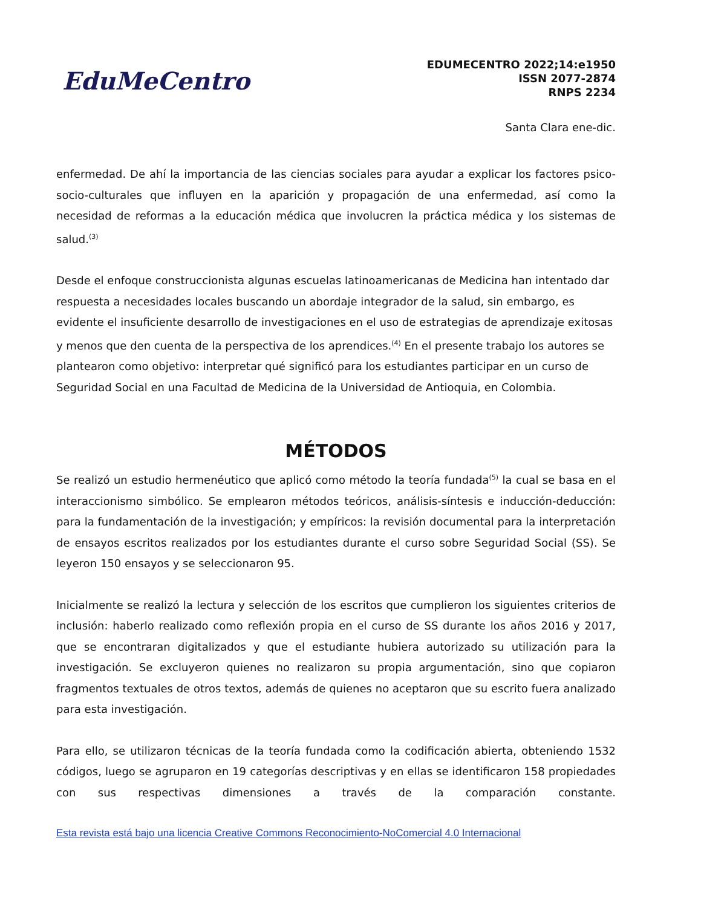EduMeCentro
EDUMECENTRO 2022;14:e1950
ISSN 2077-2874
RNPS 2234
Santa Clara ene-dic.
enfermedad. De ahí la importancia de las ciencias sociales para ayudar a explicar los factores psico-socio-culturales que influyen en la aparición y propagación de una enfermedad, así como la necesidad de reformas a la educación médica que involucren la práctica médica y los sistemas de salud.<sup>(3)</sup>
Desde el enfoque construccionista algunas escuelas latinoamericanas de Medicina han intentado dar respuesta a necesidades locales buscando un abordaje integrador de la salud, sin embargo, es evidente el insuficiente desarrollo de investigaciones en el uso de estrategias de aprendizaje exitosas y menos que den cuenta de la perspectiva de los aprendices.<sup>(4)</sup> En el presente trabajo los autores se plantearon como objetivo: interpretar qué significó para los estudiantes participar en un curso de Seguridad Social en una Facultad de Medicina de la Universidad de Antioquia, en Colombia.
MÉTODOS
Se realizó un estudio hermenéutico que aplicó como método la teoría fundada<sup>(5)</sup> la cual se basa en el interaccionismo simbólico. Se emplearon métodos teóricos, análisis-síntesis e inducción-deducción: para la fundamentación de la investigación; y empíricos: la revisión documental para la interpretación de ensayos escritos realizados por los estudiantes durante el curso sobre Seguridad Social (SS). Se leyeron 150 ensayos y se seleccionaron 95.
Inicialmente se realizó la lectura y selección de los escritos que cumplieron los siguientes criterios de inclusión: haberlo realizado como reflexión propia en el curso de SS durante los años 2016 y 2017, que se encontraran digitalizados y que el estudiante hubiera autorizado su utilización para la investigación. Se excluyeron quienes no realizaron su propia argumentación, sino que copiaron fragmentos textuales de otros textos, además de quienes no aceptaron que su escrito fuera analizado para esta investigación.
Para ello, se utilizaron técnicas de la teoría fundada como la codificación abierta, obteniendo 1532 códigos, luego se agruparon en 19 categorías descriptivas y en ellas se identificaron 158 propiedades con sus respectivas dimensiones a través de la comparación constante.
Esta revista está bajo una licencia Creative Commons Reconocimiento-NoComercial 4.0 Internacional